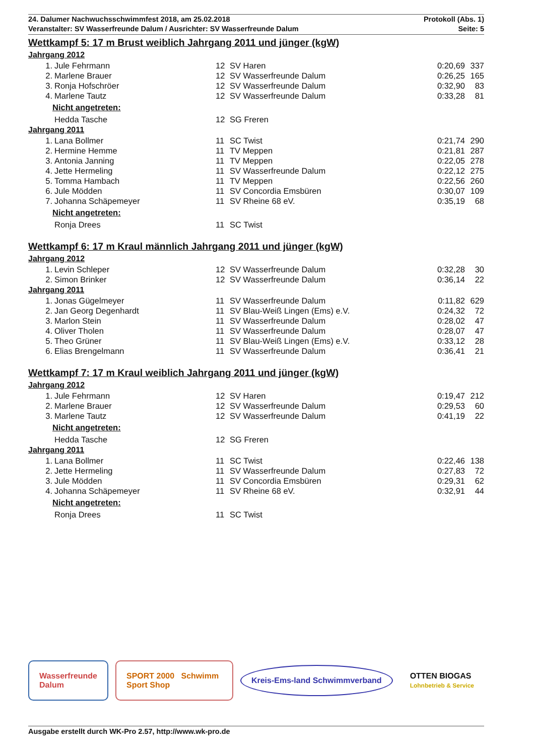24. Dalumer Nachwuchsschwimmfest 2018, am 25.02.2018
Veranstalter: SV Wasserfreunde Dalum / Ausrichter: SV Wasserfreunde Dalum
Protokoll (Abs. 1)
Seite: 5
Wettkampf 5: 17 m Brust weiblich Jahrgang 2011 und jünger (kgW)
Jahrgang 2012
| 1. | Jule Fehrmann | 12 | SV Haren | 0:20,69 | 337 |
| 2. | Marlene Brauer | 12 | SV Wasserfreunde Dalum | 0:26,25 | 165 |
| 3. | Ronja Hofschröer | 12 | SV Wasserfreunde Dalum | 0:32,90 | 83 |
| 4. | Marlene Tautz | 12 | SV Wasserfreunde Dalum | 0:33,28 | 81 |
Nicht angetreten:
| | Hedda Tasche | 12 | SG Freren |
Jahrgang 2011
| 1. | Lana Bollmer | 11 | SC Twist | 0:21,74 | 290 |
| 2. | Hermine Hemme | 11 | TV Meppen | 0:21,81 | 287 |
| 3. | Antonia Janning | 11 | TV Meppen | 0:22,05 | 278 |
| 4. | Jette Hermeling | 11 | SV Wasserfreunde Dalum | 0:22,12 | 275 |
| 5. | Tomma Hambach | 11 | TV Meppen | 0:22,56 | 260 |
| 6. | Jule Mödden | 11 | SV Concordia Emsbüren | 0:30,07 | 109 |
| 7. | Johanna Schäpemeyer | 11 | SV Rheine 68 eV. | 0:35,19 | 68 |
Nicht angetreten:
| | Ronja Drees | 11 | SC Twist |
Wettkampf 6: 17 m Kraul männlich Jahrgang 2011 und jünger (kgW)
Jahrgang 2012
| 1. | Levin Schleper | 12 | SV Wasserfreunde Dalum | 0:32,28 | 30 |
| 2. | Simon Brinker | 12 | SV Wasserfreunde Dalum | 0:36,14 | 22 |
Jahrgang 2011
| 1. | Jonas Gügelmeyer | 11 | SV Wasserfreunde Dalum | 0:11,82 | 629 |
| 2. | Jan Georg Degenhardt | 11 | SV Blau-Weiß Lingen (Ems) e.V. | 0:24,32 | 72 |
| 3. | Marlon Stein | 11 | SV Wasserfreunde Dalum | 0:28,02 | 47 |
| 4. | Oliver Tholen | 11 | SV Wasserfreunde Dalum | 0:28,07 | 47 |
| 5. | Theo Grüner | 11 | SV Blau-Weiß Lingen (Ems) e.V. | 0:33,12 | 28 |
| 6. | Elias Brengelmann | 11 | SV Wasserfreunde Dalum | 0:36,41 | 21 |
Wettkampf 7: 17 m Kraul weiblich Jahrgang 2011 und jünger (kgW)
Jahrgang 2012
| 1. | Jule Fehrmann | 12 | SV Haren | 0:19,47 | 212 |
| 2. | Marlene Brauer | 12 | SV Wasserfreunde Dalum | 0:29,53 | 60 |
| 3. | Marlene Tautz | 12 | SV Wasserfreunde Dalum | 0:41,19 | 22 |
Nicht angetreten:
| | Hedda Tasche | 12 | SG Freren |
Jahrgang 2011
| 1. | Lana Bollmer | 11 | SC Twist | 0:22,46 | 138 |
| 2. | Jette Hermeling | 11 | SV Wasserfreunde Dalum | 0:27,83 | 72 |
| 3. | Jule Mödden | 11 | SV Concordia Emsbüren | 0:29,31 | 62 |
| 4. | Johanna Schäpemeyer | 11 | SV Rheine 68 eV. | 0:32,91 | 44 |
Nicht angetreten:
| | Ronja Drees | 11 | SC Twist |
Wasserfreunde
Dalum
SPORT 2000 Schwimm Sport Shop
Kreis-Ems-land Schwimmverband
OTTEN BIOGAS
Lohnbetrieb & Service
Ausgabe erstellt durch WK-Pro 2.57, http://www.wk-pro.de